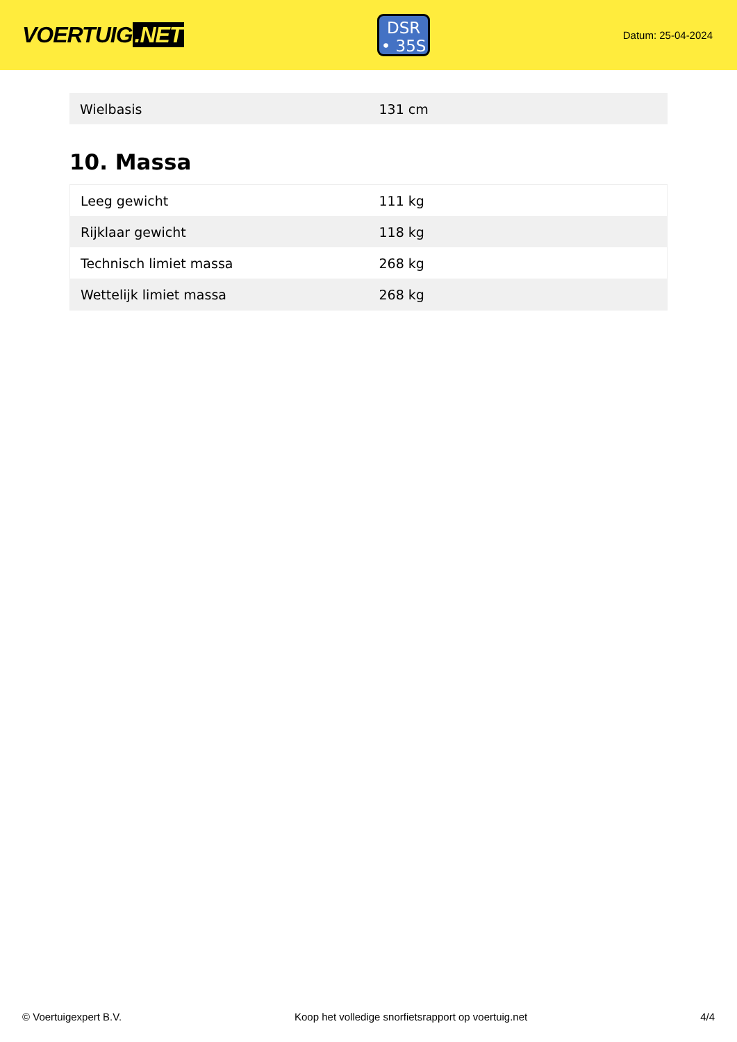VOERTUIG.NET
DSR
• 35S
Datum: 25-04-2024
| Wielbasis | 131 cm |
10. Massa
| Leeg gewicht | 111 kg |
| Rijklaar gewicht | 118 kg |
| Technisch limiet massa | 268 kg |
| Wettelijk limiet massa | 268 kg |
© Voertuigexpert B.V. Koop het volledige snorfietsrapport op voertuig.net 4/4